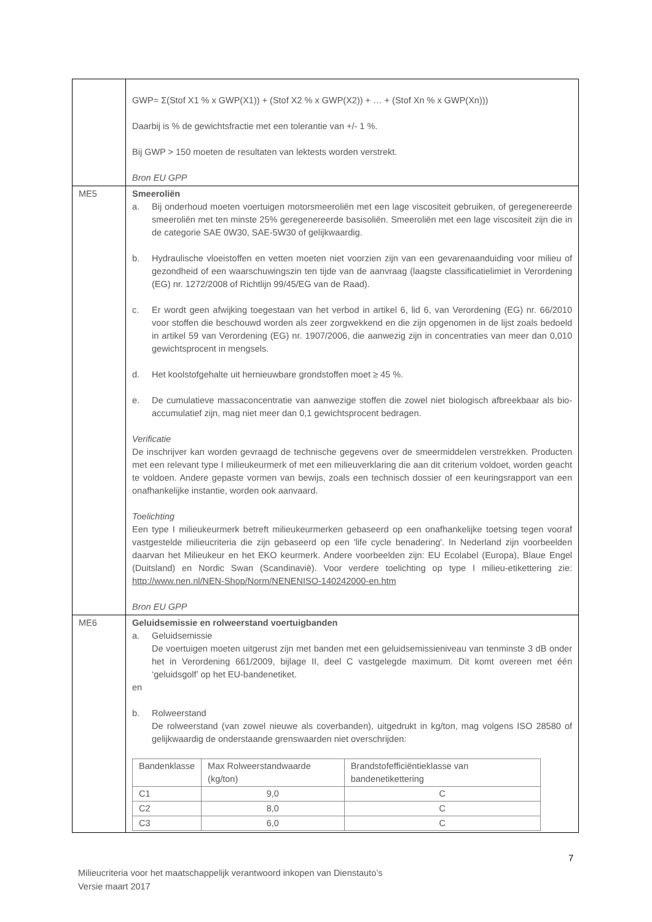| | GWP= Σ(Stof X1 % x GWP(X1)) + (Stof X2 % x GWP(X2)) + … + (Stof Xn % x GWP(Xn))) Daarbij is % de gewichtsfractie met een tolerantie van +/- 1 %. Bij GWP > 150 moeten de resultaten van lektests worden verstrekt. Bron EU GPP |
| ME5 | Smeeroliën a. Bij onderhoud moeten voertuigen motorsmeeroliën met een lage viscositeit gebruiken, of geregenereerde smeeroliën met ten minste 25% geregenereerde basisoliën. Smeeroliën met een lage viscositeit zijn die in de categorie SAE 0W30, SAE-5W30 of gelijkwaardig. b. Hydraulische vloeistoffen en vetten moeten niet voorzien zijn van een gevarenaanduiding voor milieu of gezondheid of een waarschuwingszin ten tijde van de aanvraag (laagste classificatielimiet in Verordening (EG) nr. 1272/2008 of Richtlijn 99/45/EG van de Raad). c. Er wordt geen afwijking toegestaan van het verbod in artikel 6, lid 6, van Verordening (EG) nr. 66/2010 voor stoffen die beschouwd worden als zeer zorgwekkend en die zijn opgenomen in de lijst zoals bedoeld in artikel 59 van Verordening (EG) nr. 1907/2006, die aanwezig zijn in concentraties van meer dan 0,010 gewichtsprocent in mengsels. d. Het koolstofgehalte uit hernieuwbare grondstoffen moet ≥ 45 %. e. De cumulatieve massaconcentratie van aanwezige stoffen die zowel niet biologisch afbreekbaar als bio-accumulatief zijn, mag niet meer dan 0,1 gewichtsprocent bedragen. Verificatie De inschrijver kan worden gevraagd de technische gegevens over de smeermiddelen verstrekken. Producten met een relevant type I milieukeurmerk of met een milieuverklaring die aan dit criterium voldoet, worden geacht te voldoen. Andere gepaste vormen van bewijs, zoals een technisch dossier of een keuringsrapport van een onafhankelijke instantie, worden ook aanvaard. Toelichting Een type I milieukeurmerk betreft milieukeurmerken gebaseerd op een onafhankelijke toetsing tegen vooraf vastgestelde milieucriteria die zijn gebaseerd op een 'life cycle benadering'. In Nederland zijn voorbeelden daarvan het Milieukeur en het EKO keurmerk. Andere voorbeelden zijn: EU Ecolabel (Europa), Blaue Engel (Duitsland) en Nordic Swan (Scandinavië). Voor verdere toelichting op type I milieu-etikettering zie: http://www.nen.nl/NEN-Shop/Norm/NENENISO-140242000-en.htm Bron EU GPP |
| ME6 | Geluidsemissie en rolweerstand voertuigbanden a. Geluidsemissie De voertuigen moeten uitgerust zijn met banden met een geluidsemissieniveau van tenminste 3 dB onder het in Verordening 661/2009, bijlage II, deel C vastgelegde maximum. Dit komt overeen met één ‘geluidsgolf’ op het EU-bandenetiket. en b. Rolweerstand De rolweerstand (van zowel nieuwe als coverbanden), uitgedrukt in kg/ton, mag volgens ISO 28580 of gelijkwaardig de onderstaande grenswaarden niet overschrijden: / Bandenklasse / Max Rolweerstandwaarde (kg/ton) / Brandstofefficiëntieklasse van bandenetikettering / / --- / --- / --- / / C1 / 9,0 / C / / C2 / 8,0 / C / / C3 / 6,0 / C / |
7
Milieucriteria voor het maatschappelijk verantwoord inkopen van Dienstauto’s
Versie maart 2017